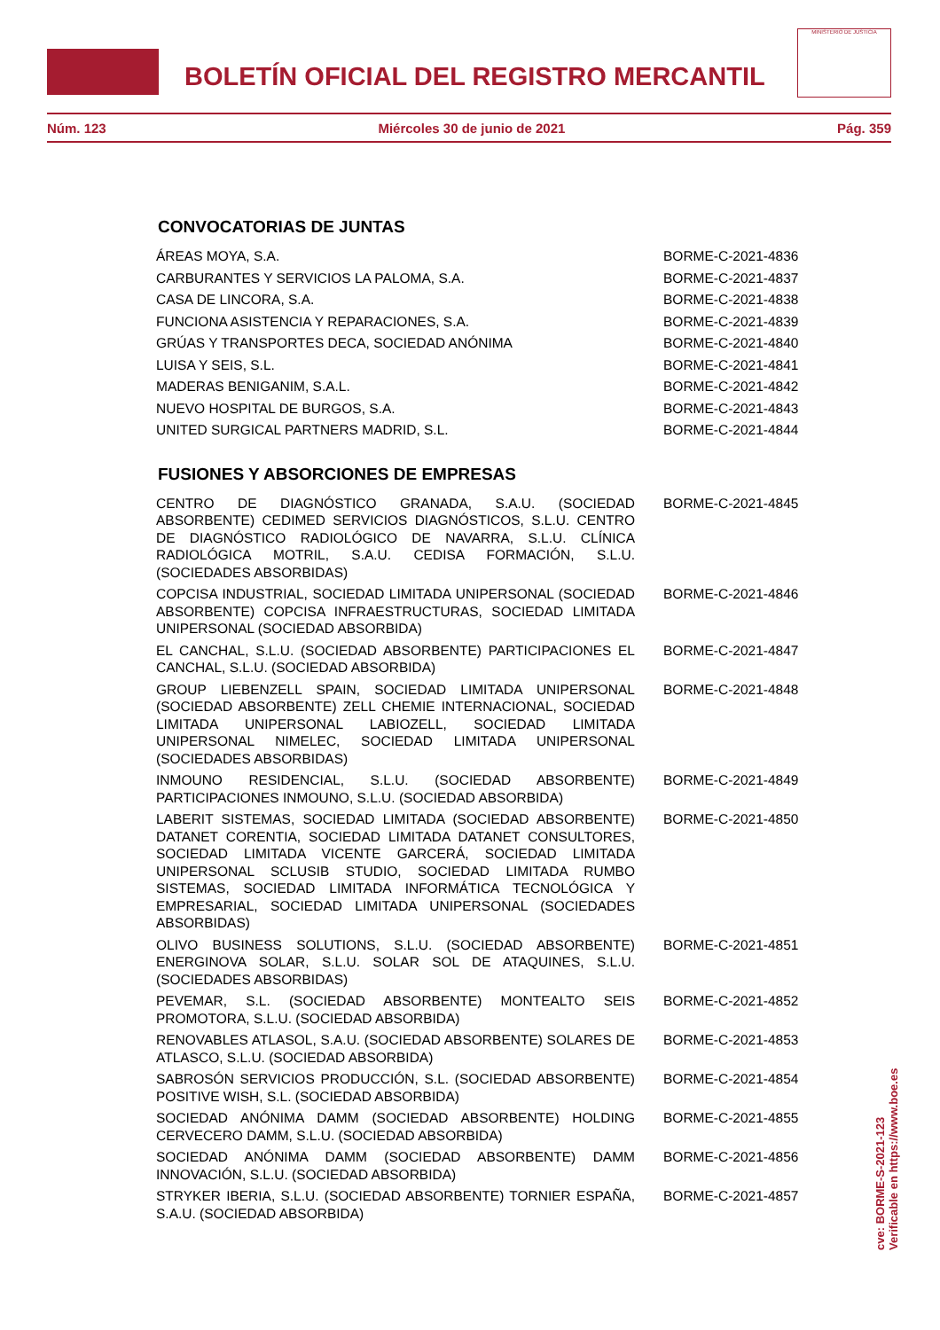BOLETÍN OFICIAL DEL REGISTRO MERCANTIL
MINISTERIO DE JUSTICIA
Núm. 123 Miércoles 30 de junio de 2021 Pág. 359
CONVOCATORIAS DE JUNTAS
| ÁREAS MOYA, S.A. | BORME-C-2021-4836 |
| CARBURANTES Y SERVICIOS LA PALOMA, S.A. | BORME-C-2021-4837 |
| CASA DE LINCORA, S.A. | BORME-C-2021-4838 |
| FUNCIONA ASISTENCIA Y REPARACIONES, S.A. | BORME-C-2021-4839 |
| GRÚAS Y TRANSPORTES DECA, SOCIEDAD ANÓNIMA | BORME-C-2021-4840 |
| LUISA Y SEIS, S.L. | BORME-C-2021-4841 |
| MADERAS BENIGANIM, S.A.L. | BORME-C-2021-4842 |
| NUEVO HOSPITAL DE BURGOS, S.A. | BORME-C-2021-4843 |
| UNITED SURGICAL PARTNERS MADRID, S.L. | BORME-C-2021-4844 |
FUSIONES Y ABSORCIONES DE EMPRESAS
| CENTRO DE DIAGNÓSTICO GRANADA, S.A.U. (SOCIEDAD ABSORBENTE) CEDIMED SERVICIOS DIAGNÓSTICOS, S.L.U. CENTRO DE DIAGNÓSTICO RADIOLÓGICO DE NAVARRA, S.L.U. CLÍNICA RADIOLÓGICA MOTRIL, S.A.U. CEDISA FORMACIÓN, S.L.U. (SOCIEDADES ABSORBIDAS) | BORME-C-2021-4845 |
| COPCISA INDUSTRIAL, SOCIEDAD LIMITADA UNIPERSONAL (SOCIEDAD ABSORBENTE) COPCISA INFRAESTRUCTURAS, SOCIEDAD LIMITADA UNIPERSONAL (SOCIEDAD ABSORBIDA) | BORME-C-2021-4846 |
| EL CANCHAL, S.L.U. (SOCIEDAD ABSORBENTE) PARTICIPACIONES EL CANCHAL, S.L.U. (SOCIEDAD ABSORBIDA) | BORME-C-2021-4847 |
| GROUP LIEBENZELL SPAIN, SOCIEDAD LIMITADA UNIPERSONAL (SOCIEDAD ABSORBENTE) ZELL CHEMIE INTERNACIONAL, SOCIEDAD LIMITADA UNIPERSONAL LABIOZELL, SOCIEDAD LIMITADA UNIPERSONAL NIMELEC, SOCIEDAD LIMITADA UNIPERSONAL (SOCIEDADES ABSORBIDAS) | BORME-C-2021-4848 |
| INMOUNO RESIDENCIAL, S.L.U. (SOCIEDAD ABSORBENTE) PARTICIPACIONES INMOUNO, S.L.U. (SOCIEDAD ABSORBIDA) | BORME-C-2021-4849 |
| LABERIT SISTEMAS, SOCIEDAD LIMITADA (SOCIEDAD ABSORBENTE) DATANET CORENTIA, SOCIEDAD LIMITADA DATANET CONSULTORES, SOCIEDAD LIMITADA VICENTE GARCERÁ, SOCIEDAD LIMITADA UNIPERSONAL SCLUSIB STUDIO, SOCIEDAD LIMITADA RUMBO SISTEMAS, SOCIEDAD LIMITADA INFORMÁTICA TECNOLÓGICA Y EMPRESARIAL, SOCIEDAD LIMITADA UNIPERSONAL (SOCIEDADES ABSORBIDAS) | BORME-C-2021-4850 |
| OLIVO BUSINESS SOLUTIONS, S.L.U. (SOCIEDAD ABSORBENTE) ENERGINOVA SOLAR, S.L.U. SOLAR SOL DE ATAQUINES, S.L.U. (SOCIEDADES ABSORBIDAS) | BORME-C-2021-4851 |
| PEVEMAR, S.L. (SOCIEDAD ABSORBENTE) MONTEALTO SEIS PROMOTORA, S.L.U. (SOCIEDAD ABSORBIDA) | BORME-C-2021-4852 |
| RENOVABLES ATLASOL, S.A.U. (SOCIEDAD ABSORBENTE) SOLARES DE ATLASCO, S.L.U. (SOCIEDAD ABSORBIDA) | BORME-C-2021-4853 |
| SABROSÓN SERVICIOS PRODUCCIÓN, S.L. (SOCIEDAD ABSORBENTE) POSITIVE WISH, S.L. (SOCIEDAD ABSORBIDA) | BORME-C-2021-4854 |
| SOCIEDAD ANÓNIMA DAMM (SOCIEDAD ABSORBENTE) HOLDING CERVECERO DAMM, S.L.U. (SOCIEDAD ABSORBIDA) | BORME-C-2021-4855 |
| SOCIEDAD ANÓNIMA DAMM (SOCIEDAD ABSORBENTE) DAMM INNOVACIÓN, S.L.U. (SOCIEDAD ABSORBIDA) | BORME-C-2021-4856 |
| STRYKER IBERIA, S.L.U. (SOCIEDAD ABSORBENTE) TORNIER ESPAÑA, S.A.U. (SOCIEDAD ABSORBIDA) | BORME-C-2021-4857 |
cve: BORME-S-2021-123
Verificable en https://www.boe.es